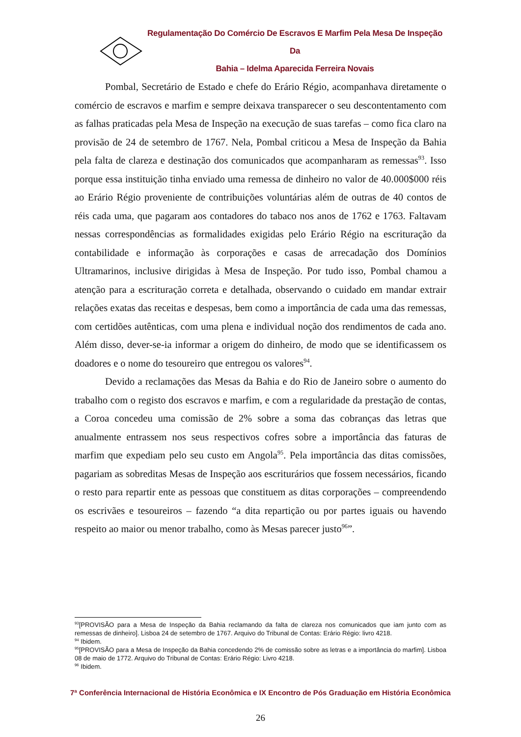Regulamentação Do Comércio De Escravos E Marfim Pela Mesa De Inspeção Da
Bahia – Idelma Aparecida Ferreira Novais
Pombal, Secretário de Estado e chefe do Erário Régio, acompanhava diretamente o comércio de escravos e marfim e sempre deixava transparecer o seu descontentamento com as falhas praticadas pela Mesa de Inspeção na execução de suas tarefas – como fica claro na provisão de 24 de setembro de 1767. Nela, Pombal criticou a Mesa de Inspeção da Bahia pela falta de clareza e destinação dos comunicados que acompanharam as remessas<sup>93</sup>. Isso porque essa instituição tinha enviado uma remessa de dinheiro no valor de 40.000$000 réis ao Erário Régio proveniente de contribuições voluntárias além de outras de 40 contos de réis cada uma, que pagaram aos contadores do tabaco nos anos de 1762 e 1763. Faltavam nessas correspondências as formalidades exigidas pelo Erário Régio na escrituração da contabilidade e informação às corporações e casas de arrecadação dos Domínios Ultramarinos, inclusive dirigidas à Mesa de Inspeção. Por tudo isso, Pombal chamou a atenção para a escrituração correta e detalhada, observando o cuidado em mandar extrair relações exatas das receitas e despesas, bem como a importância de cada uma das remessas, com certidões autênticas, com uma plena e individual noção dos rendimentos de cada ano. Além disso, dever-se-ia informar a origem do dinheiro, de modo que se identificassem os doadores e o nome do tesoureiro que entregou os valores<sup>94</sup>.
Devido a reclamações das Mesas da Bahia e do Rio de Janeiro sobre o aumento do trabalho com o registo dos escravos e marfim, e com a regularidade da prestação de contas, a Coroa concedeu uma comissão de 2% sobre a soma das cobranças das letras que anualmente entrassem nos seus respectivos cofres sobre a importância das faturas de marfim que expediam pelo seu custo em Angola<sup>95</sup>. Pela importância das ditas comissões, pagariam as sobreditas Mesas de Inspeção aos escriturários que fossem necessários, ficando o resto para repartir ente as pessoas que constituem as ditas corporações – compreendendo os escrivães e tesoureiros – fazendo “a dita repartição ou por partes iguais ou havendo respeito ao maior ou menor trabalho, como às Mesas parecer justo<sup>96</sup>”.
<sup>93</sup> [PROVISÃO para a Mesa de Inspeção da Bahia reclamando da falta de clareza nos comunicados que iam junto com as remessas de dinheiro]. Lisboa 24 de setembro de 1767. Arquivo do Tribunal de Contas: Erário Régio: livro 4218.
<sup>94</sup> Ibidem.
<sup>95</sup> [PROVISÃO para a Mesa de Inspeção da Bahia concedendo 2% de comissão sobre as letras e a importância do marfim]. Lisboa 08 de maio de 1772. Arquivo do Tribunal de Contas: Erário Régio: Livro 4218.
<sup>96</sup> Ibidem.
7ª Conferência Internacional de História Econômica e IX Encontro de Pós Graduação em História Econômica
26